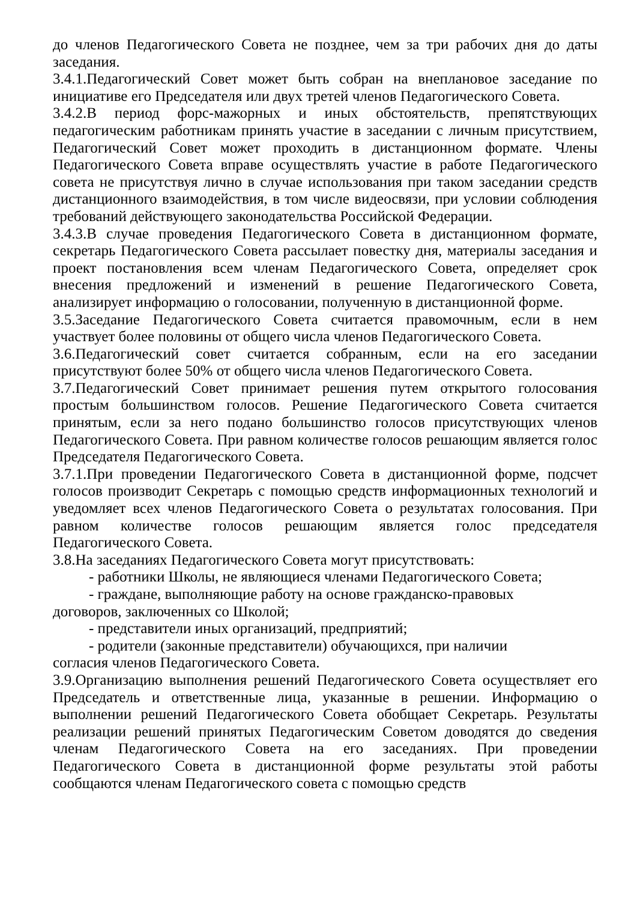до членов Педагогического Совета не позднее, чем за три рабочих дня до даты заседания.
3.4.1.Педагогический Совет может быть собран на внеплановое заседание по инициативе его Председателя или двух третей членов Педагогического Совета.
3.4.2.В период форс-мажорных и иных обстоятельств, препятствующих педагогическим работникам принять участие в заседании с личным присутствием, Педагогический Совет может проходить в дистанционном формате. Члены Педагогического Совета вправе осуществлять участие в работе Педагогического совета не присутствуя лично в случае использования при таком заседании средств дистанционного взаимодействия, в том числе видеосвязи, при условии соблюдения требований действующего законодательства Российской Федерации.
3.4.3.В случае проведения Педагогического Совета в дистанционном формате, секретарь Педагогического Совета рассылает повестку дня, материалы заседания и проект постановления всем членам Педагогического Совета, определяет срок внесения предложений и изменений в решение Педагогического Совета, анализирует информацию о голосовании, полученную в дистанционной форме.
3.5.Заседание Педагогического Совета считается правомочным, если в нем участвует более половины от общего числа членов Педагогического Совета.
3.6.Педагогический совет считается собранным, если на его заседании присутствуют более 50% от общего числа членов Педагогического Совета.
3.7.Педагогический Совет принимает решения путем открытого голосования простым большинством голосов. Решение Педагогического Совета считается принятым, если за него подано большинство голосов присутствующих членов Педагогического Совета. При равном количестве голосов решающим является голос Председателя Педагогического Совета.
3.7.1.При проведении Педагогического Совета в дистанционной форме, подсчет голосов производит Секретарь с помощью средств информационных технологий и уведомляет всех членов Педагогического Совета о результатах голосования. При равном количестве голосов решающим является голос председателя Педагогического Совета.
3.8.На заседаниях Педагогического Совета могут присутствовать:
- работники Школы, не являющиеся членами Педагогического Совета;
- граждане, выполняющие работу на основе гражданско-правовых
договоров, заключенных со Школой;
- представители иных организаций, предприятий;
- родители (законные представители) обучающихся, при наличии
согласия членов Педагогического Совета.
3.9.Организацию выполнения решений Педагогического Совета осуществляет его Председатель и ответственные лица, указанные в решении. Информацию о выполнении решений Педагогического Совета обобщает Секретарь. Результаты реализации решений принятых Педагогическим Советом доводятся до сведения членам Педагогического Совета на его заседаниях. При проведении Педагогического Совета в дистанционной форме результаты этой работы сообщаются членам Педагогического совета с помощью средств